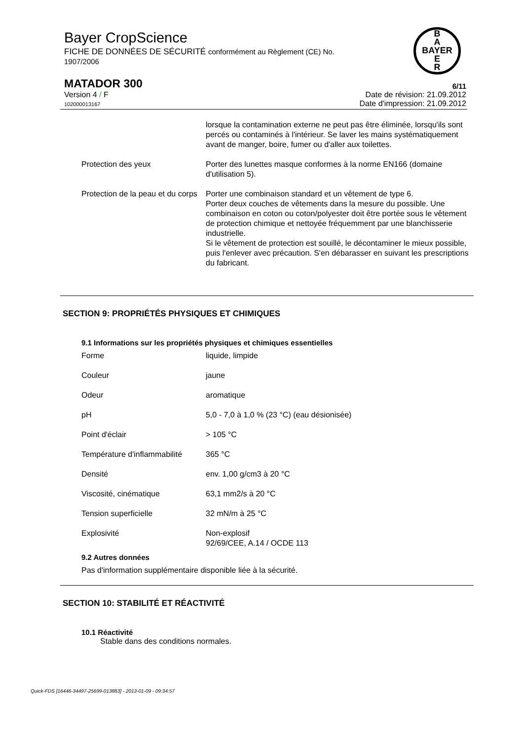Bayer CropScience
FICHE DE DONNÉES DE SÉCURITÉ conformément au Règlement (CE) No.
1907/2006
B
A
BAYER
E
R
MATADOR 300 6/11
Version 4 / F
102000013167
Date de révision: 21.09.2012
Date d'impression: 21.09.2012
lorsque la contamination externe ne peut pas être éliminée, lorsqu'ils sont percés ou contaminés à l'intérieur. Se laver les mains systématiquement avant de manger, boire, fumer ou d'aller aux toilettes.
Protection des yeux Porter des lunettes masque conformes à la norme EN166 (domaine d'utilisation 5).
Protection de la peau et du corps
Porter une combinaison standard et un vêtement de type 6.
Porter deux couches de vêtements dans la mesure du possible. Une combinaison en coton ou coton/polyester doit être portée sous le vêtement de protection chimique et nettoyée fréquemment par une blanchisserie industrielle.
Si le vêtement de protection est souillé, le décontaminer le mieux possible, puis l'enlever avec précaution. S'en débarasser en suivant les prescriptions du fabricant.
SECTION 9: PROPRIÉTÉS PHYSIQUES ET CHIMIQUES
9.1 Informations sur les propriétés physiques et chimiques essentielles
Forme liquide, limpide
Couleur jaune
Odeur aromatique
pH 5,0 - 7,0 à 1,0 % (23 °C) (eau désionisée)
Point d'éclair > 105 °C
Température d'inflammabilité
365 °C
Densité env. 1,00 g/cm3 à 20 °C
Viscosité, cinématique 63,1 mm2/s à 20 °C
Tension superficielle 32 mN/m à 25 °C
Explosivité Non-explosif
92/69/CEE, A.14 / OCDE 113
9.2 Autres données
Pas d'information supplémentaire disponible liée à la sécurité.
SECTION 10: STABILITÉ ET RÉACTIVITÉ
10.1 Réactivité
Stable dans des conditions normales.
Quick-FDS [16446-34497-25699-013883] - 2013-01-09 - 09:34:57